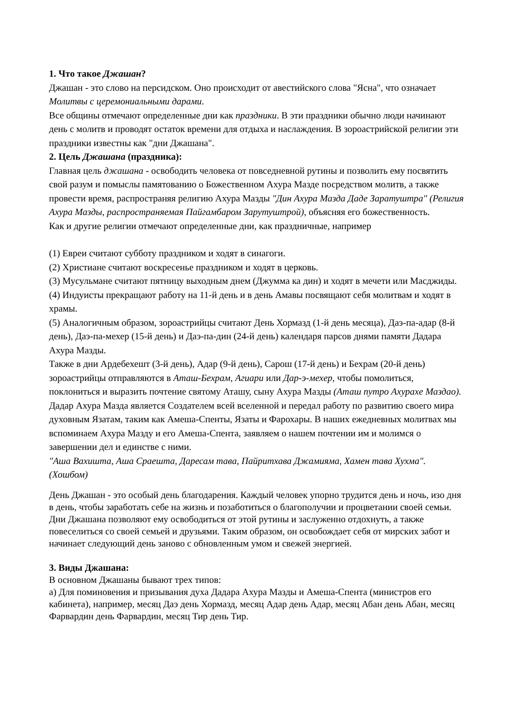1. Что такое Джашан?
Джашан - это слово на персидском. Оно происходит от авестийского слова "Ясна", что означает Молитвы с церемониальными дарами.
Все общины отмечают определенные дни как праздники. В эти праздники обычно люди начинают день с молитв и проводят остаток времени для отдыха и наслаждения. В зороастрийской религии эти праздники известны как "дни Джашана".
2. Цель Джашана (праздника):
Главная цель джашана - освободить человека от повседневной рутины и позволить ему посвятить свой разум и помыслы памятованию о Божественном Ахура Мазде посредством молитв, а также провести время, распространяя религию Ахура Мазды "Дин Ахура Мазда Даде Заратуштра" (Религия Ахура Мазды, распространяемая Пайгамбаром Зарутуштрой), объясняя его божественность.
Как и другие религии отмечают определенные дни, как праздничные, например
(1) Евреи считают субботу праздником и ходят в синагоги.
(2) Христиане считают воскресенье праздником и ходят в церковь.
(3) Мусульмане считают пятницу выходным днем (Джумма ка дин) и ходят в мечети или Масджиды.
(4) Индуисты прекращают работу на 11-й день и в день Амавы посвящают себя молитвам и ходят в храмы.
(5) Аналогичным образом, зороастрийцы считают День Хормазд (1-й день месяца), Даэ-па-адар (8-й день), Даэ-па-мехер (15-й день) и Даэ-па-дин (24-й день) календаря парсов днями памяти Дадара Ахура Мазды.
Также в дни Ардебехешт (3-й день), Адар (9-й день), Сарош (17-й день) и Бехрам (20-й день) зороастрийцы отправляются в Аташ-Бехрам, Агиари или Дар-э-мехер, чтобы помолиться, поклониться и выразить почтение святому Аташу, сыну Ахура Мазды (Аташ путро Ахурахе Маздао).
Дадар Ахура Мазда является Создателем всей вселенной и передал работу по развитию своего мира духовным Язатам, таким как Амеша-Спенты, Язаты и Фарохары. В наших ежедневных молитвах мы вспоминаем Ахура Мазду и его Амеша-Спента, заявляем о нашем почтении им и молимся о завершении дел и единстве с ними.
"Аша Вахишта, Аша Сраешта, Даресам тава, Пайритхава Джамияма, Хамен тава Хухма". (Хошбом)
День Джашан - это особый день благодарения. Каждый человек упорно трудится день и ночь, изо дня в день, чтобы заработать себе на жизнь и позаботиться о благополучии и процветании своей семьи. Дни Джашана позволяют ему освободиться от этой рутины и заслуженно отдохнуть, а также повеселиться со своей семьей и друзьями. Таким образом, он освобождает себя от мирских забот и начинает следующий день заново с обновленным умом и свежей энергией.
3. Виды Джашана:
В основном Джашаны бывают трех типов:
а) Для поминовения и призывания духа Дадара Ахура Мазды и Амеша-Спента (министров его кабинета), например, месяц Даэ день Хормазд, месяц Адар день Адар, месяц Абан день Абан, месяц Фарвардин день Фарвардин, месяц Тир день Тир.